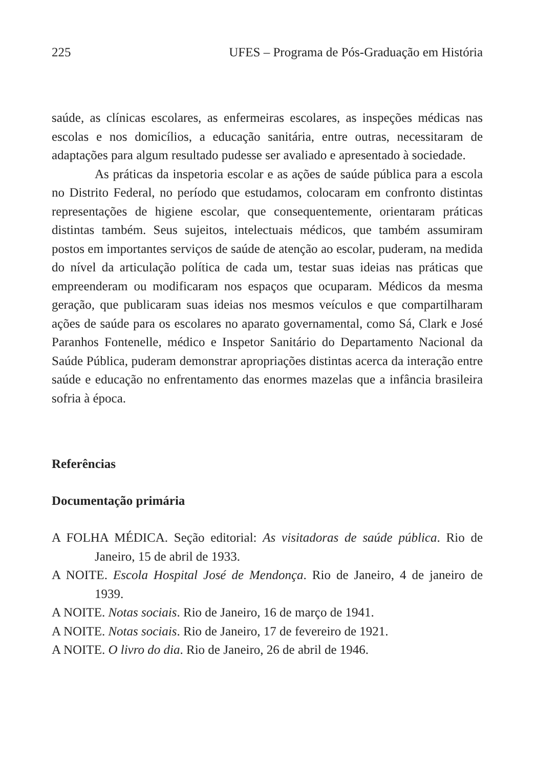225 UFES – Programa de Pós-Graduação em História
saúde, as clínicas escolares, as enfermeiras escolares, as inspeções médicas nas escolas e nos domicílios, a educação sanitária, entre outras, necessitaram de adaptações para algum resultado pudesse ser avaliado e apresentado à sociedade.
As práticas da inspetoria escolar e as ações de saúde pública para a escola no Distrito Federal, no período que estudamos, colocaram em confronto distintas representações de higiene escolar, que consequentemente, orientaram práticas distintas também. Seus sujeitos, intelectuais médicos, que também assumiram postos em importantes serviços de saúde de atenção ao escolar, puderam, na medida do nível da articulação política de cada um, testar suas ideias nas práticas que empreenderam ou modificaram nos espaços que ocuparam. Médicos da mesma geração, que publicaram suas ideias nos mesmos veículos e que compartilharam ações de saúde para os escolares no aparato governamental, como Sá, Clark e José Paranhos Fontenelle, médico e Inspetor Sanitário do Departamento Nacional da Saúde Pública, puderam demonstrar apropriações distintas acerca da interação entre saúde e educação no enfrentamento das enormes mazelas que a infância brasileira sofria à época.
Referências
Documentação primária
A FOLHA MÉDICA. Seção editorial: As visitadoras de saúde pública. Rio de Janeiro, 15 de abril de 1933.
A NOITE. Escola Hospital José de Mendonça. Rio de Janeiro, 4 de janeiro de 1939.
A NOITE. Notas sociais. Rio de Janeiro, 16 de março de 1941.
A NOITE. Notas sociais. Rio de Janeiro, 17 de fevereiro de 1921.
A NOITE. O livro do dia. Rio de Janeiro, 26 de abril de 1946.